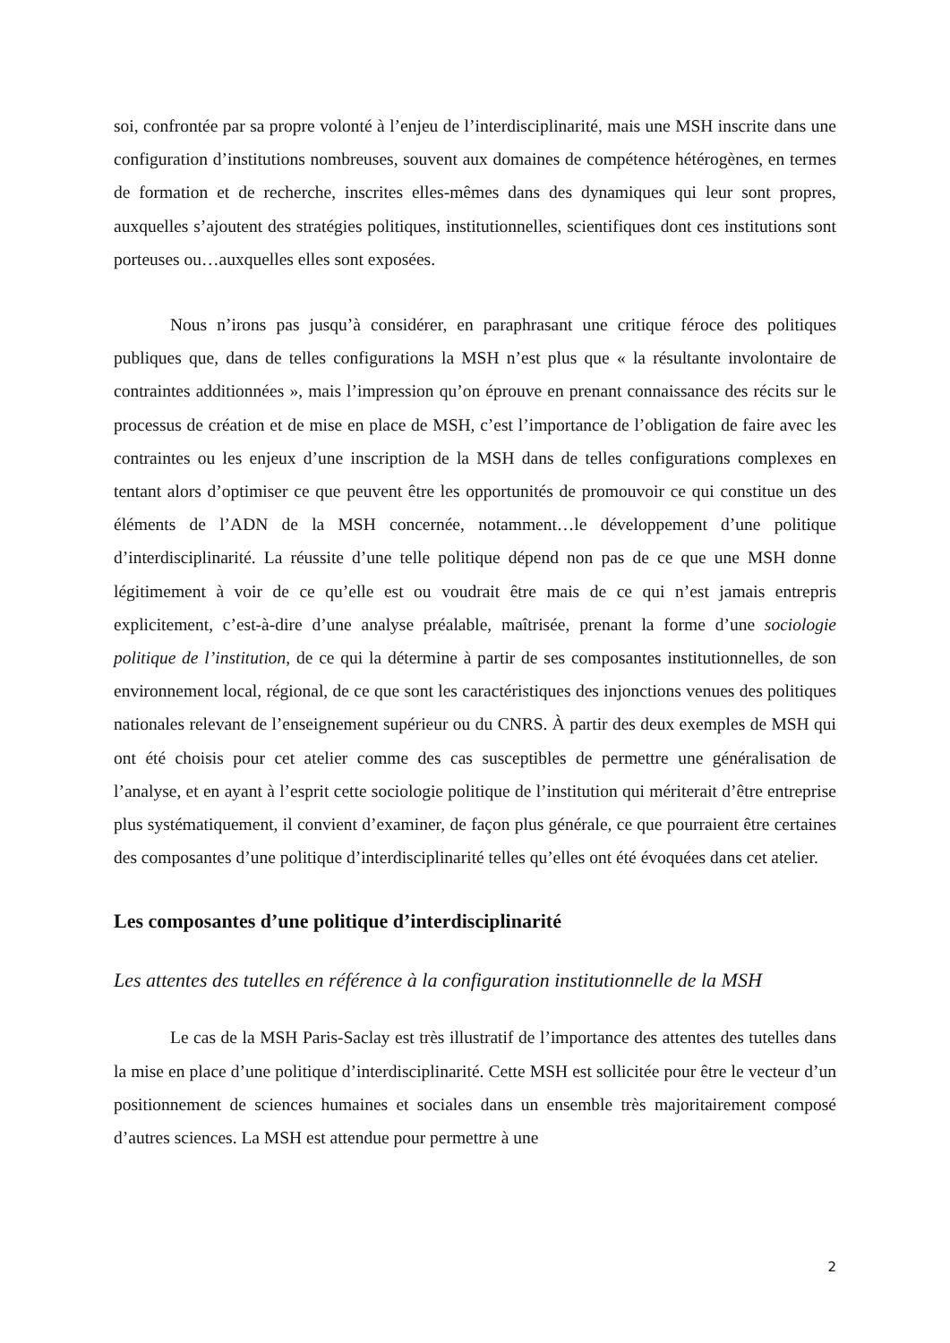soi, confrontée par sa propre volonté à l’enjeu de l’interdisciplinarité, mais une MSH inscrite dans une configuration d’institutions nombreuses, souvent aux domaines de compétence hétérogènes, en termes de formation et de recherche, inscrites elles-mêmes dans des dynamiques qui leur sont propres, auxquelles s’ajoutent des stratégies politiques, institutionnelles, scientifiques dont ces institutions sont porteuses ou…auxquelles elles sont exposées.
Nous n’irons pas jusqu’à considérer, en paraphrasant une critique féroce des politiques publiques que, dans de telles configurations la MSH n’est plus que « la résultante involontaire de contraintes additionnées », mais l’impression qu’on éprouve en prenant connaissance des récits sur le processus de création et de mise en place de MSH, c’est l’importance de l’obligation de faire avec les contraintes ou les enjeux d’une inscription de la MSH dans de telles configurations complexes en tentant alors d’optimiser ce que peuvent être les opportunités de promouvoir ce qui constitue un des éléments de l’ADN de la MSH concernée, notamment…le développement d’une politique d’interdisciplinarité. La réussite d’une telle politique dépend non pas de ce que une MSH donne légitimement à voir de ce qu’elle est ou voudrait être mais de ce qui n’est jamais entrepris explicitement, c’est-à-dire d’une analyse préalable, maîtrisée, prenant la forme d’une sociologie politique de l’institution, de ce qui la détermine à partir de ses composantes institutionnelles, de son environnement local, régional, de ce que sont les caractéristiques des injonctions venues des politiques nationales relevant de l’enseignement supérieur ou du CNRS. À partir des deux exemples de MSH qui ont été choisis pour cet atelier comme des cas susceptibles de permettre une généralisation de l’analyse, et en ayant à l’esprit cette sociologie politique de l’institution qui mériterait d’être entreprise plus systématiquement, il convient d’examiner, de façon plus générale, ce que pourraient être certaines des composantes d’une politique d’interdisciplinarité telles qu’elles ont été évoquées dans cet atelier.
Les composantes d’une politique d’interdisciplinarité
Les attentes des tutelles en référence à la configuration institutionnelle de la MSH
Le cas de la MSH Paris-Saclay est très illustratif de l’importance des attentes des tutelles dans la mise en place d’une politique d’interdisciplinarité. Cette MSH est sollicitée pour être le vecteur d’un positionnement de sciences humaines et sociales dans un ensemble très majoritairement composé d’autres sciences. La MSH est attendue pour permettre à une
2